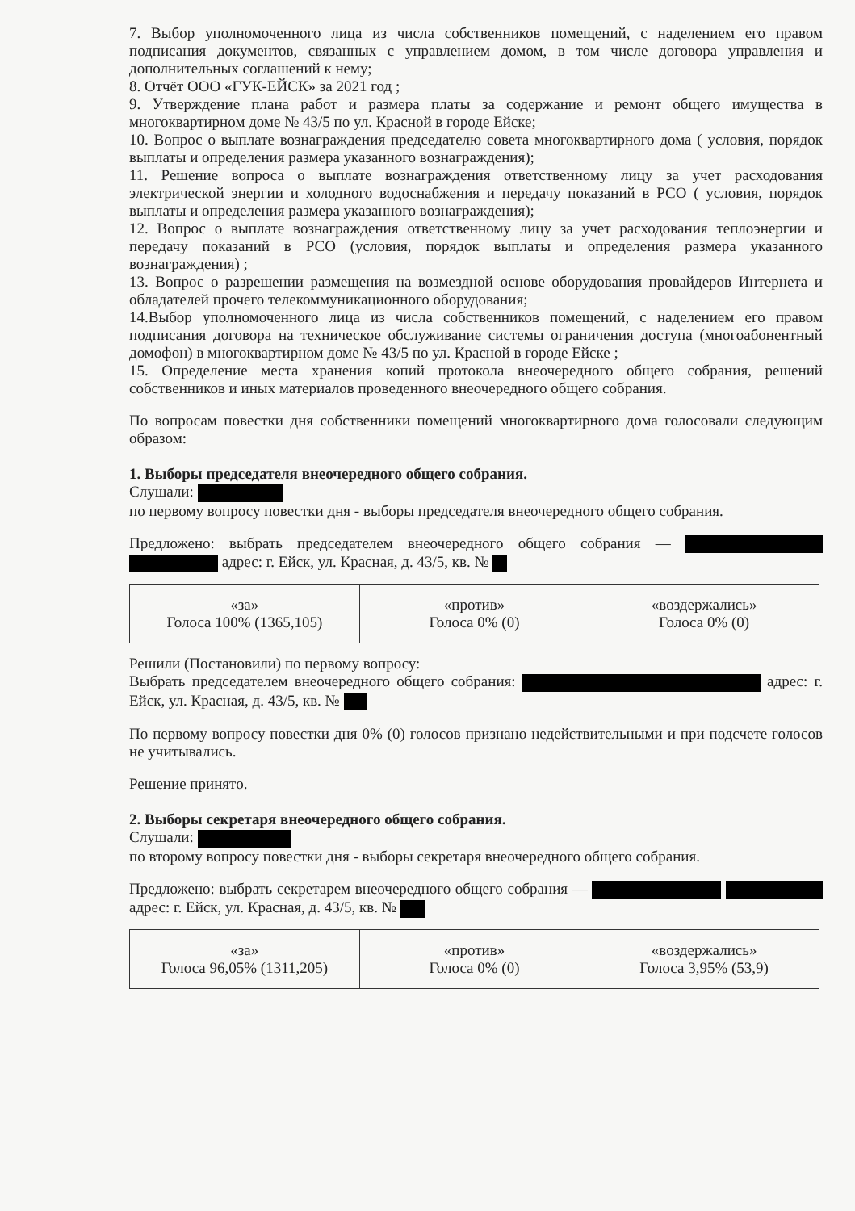7. Выбор уполномоченного лица из числа собственников помещений, с наделением его правом подписания документов, связанных с управлением домом, в том числе договора управления и дополнительных соглашений к нему;
8. Отчёт ООО «ГУК-ЕЙСК» за 2021 год ;
9. Утверждение плана работ и размера платы за содержание и ремонт общего имущества в многоквартирном доме № 43/5 по ул. Красной в городе Ейске;
10. Вопрос о выплате вознаграждения председателю совета многоквартирного дома ( условия, порядок выплаты и определения размера указанного вознаграждения);
11. Решение вопроса о выплате вознаграждения ответственному лицу за учет расходования электрической энергии и холодного водоснабжения и передачу показаний в РСО ( условия, порядок выплаты и определения размера указанного вознаграждения);
12. Вопрос о выплате вознаграждения ответственному лицу за учет расходования теплоэнергии и передачу показаний в РСО (условия, порядок выплаты и определения размера указанного вознаграждения) ;
13. Вопрос о разрешении размещения на возмездной основе оборудования провайдеров Интернета и обладателей прочего телекоммуникационного оборудования;
14.Выбор уполномоченного лица из числа собственников помещений, с наделением его правом подписания договора на техническое обслуживание системы ограничения доступа (многоабонентный домофон) в многоквартирном доме № 43/5 по ул. Красной в городе Ейске ;
15. Определение места хранения копий протокола внеочередного общего собрания, решений собственников и иных материалов проведенного внеочередного общего собрания.
По вопросам повестки дня собственники помещений многоквартирного дома голосовали следующим образом:
1. Выборы председателя внеочередного общего собрания.
Слушали:
по первому вопросу повестки дня - выборы председателя внеочередного общего собрания.
Предложено: выбрать председателем внеочередного общего собрания — адрес: г. Ейск, ул. Красная, д. 43/5, кв. №
| «за» Голоса 100% (1365,105) | «против» Голоса 0% (0) | «воздержались» Голоса 0% (0) |
Решили (Постановили) по первому вопросу:
Выбрать председателем внеочередного общего собрания: адрес: г. Ейск, ул. Красная, д. 43/5, кв. №
По первому вопросу повестки дня 0% (0) голосов признано недействительными и при подсчете голосов не учитывались.
Решение принято.
2. Выборы секретаря внеочередного общего собрания.
Слушали:
по второму вопросу повестки дня - выборы секретаря внеочередного общего собрания.
Предложено: выбрать секретарем внеочередного общего собрания — адрес: г. Ейск, ул. Красная, д. 43/5, кв. №
| «за» Голоса 96,05% (1311,205) | «против» Голоса 0% (0) | «воздержались» Голоса 3,95% (53,9) |